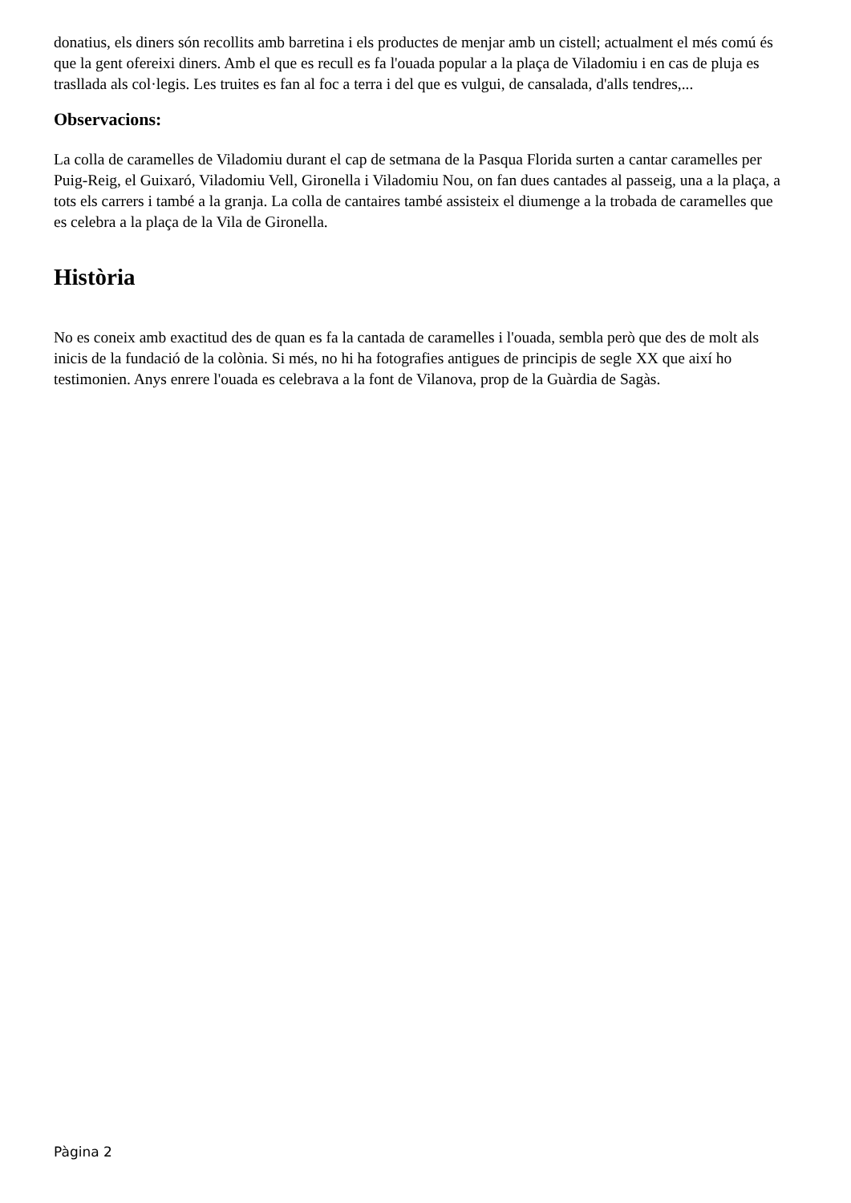donatius, els diners són recollits amb barretina i els productes de menjar amb un cistell; actualment el més comú és que la gent ofereixi diners. Amb el que es recull es fa l'ouada popular a la plaça de Viladomiu i en cas de pluja es trasllada als col·legis. Les truites es fan al foc a terra i del que es vulgui, de cansalada, d'alls tendres,...
Observacions:
La colla de caramelles de Viladomiu durant el cap de setmana de la Pasqua Florida surten a cantar caramelles per Puig-Reig, el Guixaró, Viladomiu Vell, Gironella i Viladomiu Nou, on fan dues cantades al passeig, una a la plaça, a tots els carrers i també a la granja. La colla de cantaires també assisteix el diumenge a la trobada de caramelles que es celebra a la plaça de la Vila de Gironella.
Història
No es coneix amb exactitud des de quan es fa la cantada de caramelles i l'ouada, sembla però que des de molt als inicis de la fundació de la colònia. Si més, no hi ha fotografies antigues de principis de segle XX que així ho testimonien. Anys enrere l'ouada es celebrava a la font de Vilanova, prop de la Guàrdia de Sagàs.
Pàgina 2